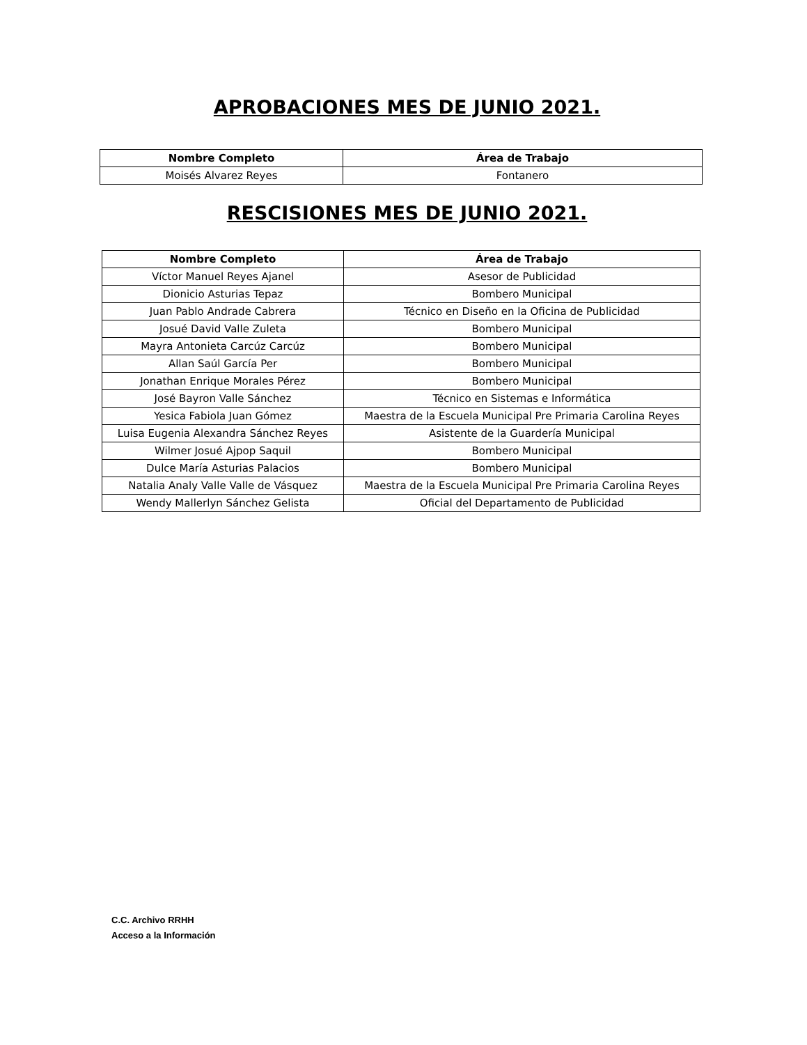APROBACIONES MES DE JUNIO 2021.
| Nombre Completo | Área de Trabajo |
| --- | --- |
| Moisés Alvarez Reyes | Fontanero |
RESCISIONES MES DE JUNIO 2021.
| Nombre Completo | Área de Trabajo |
| --- | --- |
| Víctor Manuel Reyes Ajanel | Asesor de Publicidad |
| Dionicio Asturias Tepaz | Bombero Municipal |
| Juan Pablo Andrade Cabrera | Técnico en Diseño en la Oficina de Publicidad |
| Josué David Valle Zuleta | Bombero Municipal |
| Mayra Antonieta Carcúz Carcúz | Bombero Municipal |
| Allan Saúl García Per | Bombero Municipal |
| Jonathan Enrique Morales Pérez | Bombero Municipal |
| José Bayron Valle Sánchez | Técnico en Sistemas e Informática |
| Yesica Fabiola Juan Gómez | Maestra de la Escuela Municipal Pre Primaria Carolina Reyes |
| Luisa Eugenia Alexandra Sánchez Reyes | Asistente de la Guardería Municipal |
| Wilmer Josué Ajpop Saquil | Bombero Municipal |
| Dulce María Asturias Palacios | Bombero Municipal |
| Natalia Analy Valle Valle de Vásquez | Maestra de la Escuela Municipal Pre Primaria Carolina Reyes |
| Wendy Mallerlyn Sánchez Gelista | Oficial del Departamento de Publicidad |
C.C. Archivo RRHH
Acceso a la Información